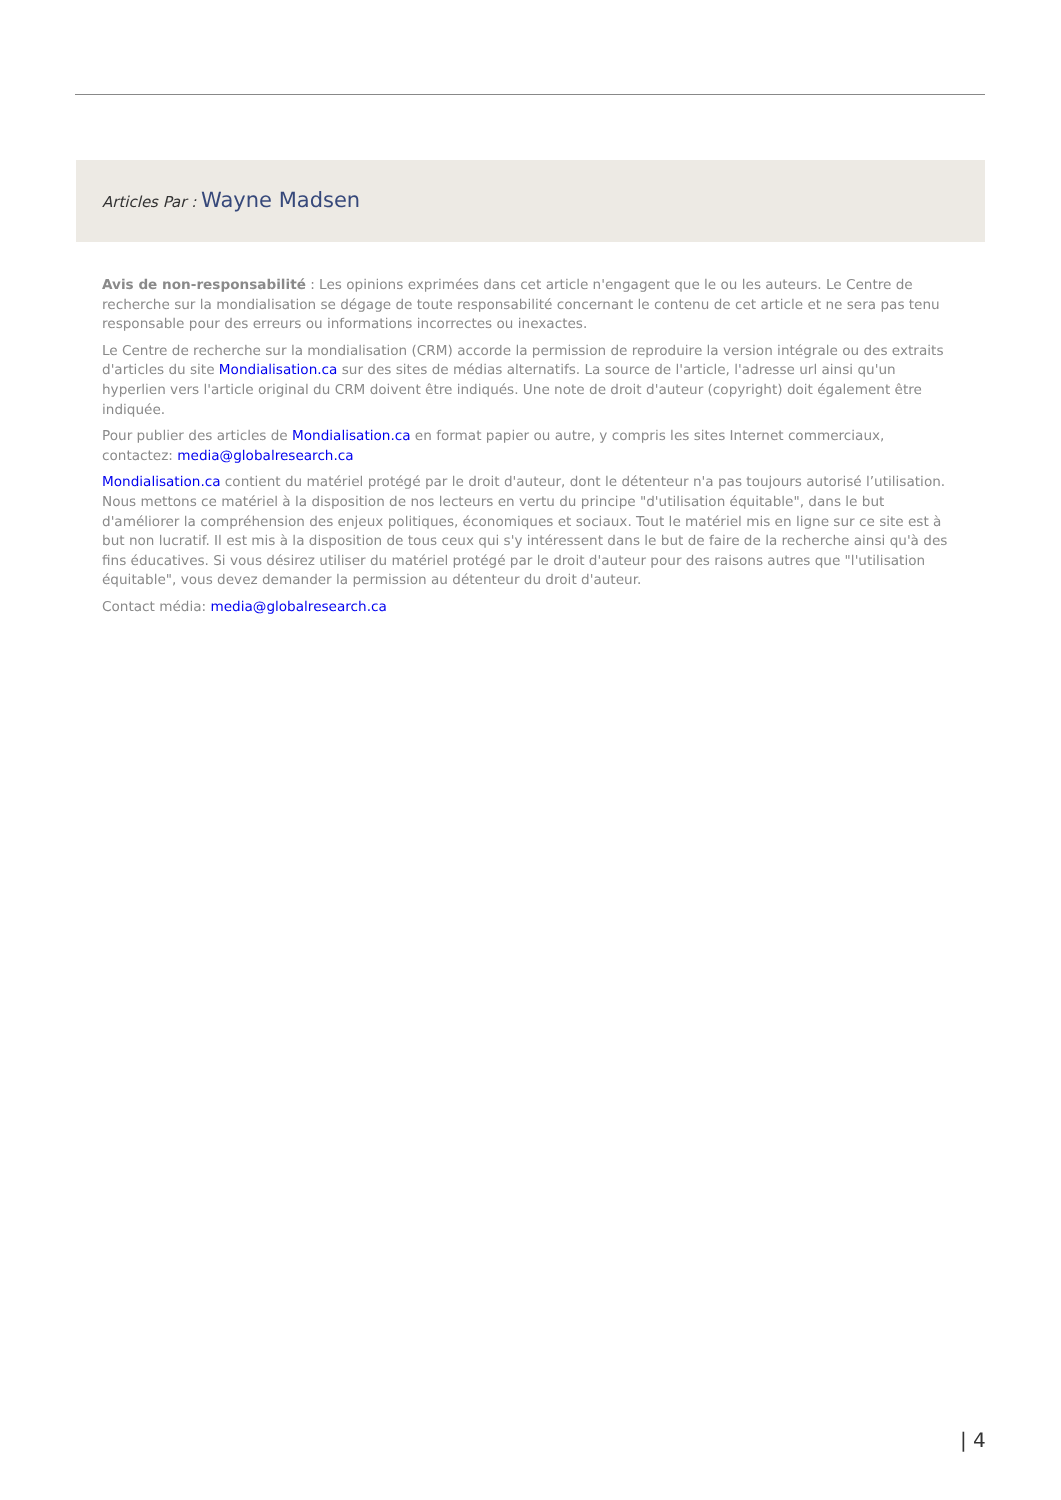Articles Par : Wayne Madsen
Avis de non-responsabilité : Les opinions exprimées dans cet article n'engagent que le ou les auteurs. Le Centre de recherche sur la mondialisation se dégage de toute responsabilité concernant le contenu de cet article et ne sera pas tenu responsable pour des erreurs ou informations incorrectes ou inexactes.
Le Centre de recherche sur la mondialisation (CRM) accorde la permission de reproduire la version intégrale ou des extraits d'articles du site Mondialisation.ca sur des sites de médias alternatifs. La source de l'article, l'adresse url ainsi qu'un hyperlien vers l'article original du CRM doivent être indiqués. Une note de droit d'auteur (copyright) doit également être indiquée.
Pour publier des articles de Mondialisation.ca en format papier ou autre, y compris les sites Internet commerciaux, contactez: media@globalresearch.ca
Mondialisation.ca contient du matériel protégé par le droit d'auteur, dont le détenteur n'a pas toujours autorisé l’utilisation. Nous mettons ce matériel à la disposition de nos lecteurs en vertu du principe "d'utilisation équitable", dans le but d'améliorer la compréhension des enjeux politiques, économiques et sociaux. Tout le matériel mis en ligne sur ce site est à but non lucratif. Il est mis à la disposition de tous ceux qui s'y intéressent dans le but de faire de la recherche ainsi qu'à des fins éducatives. Si vous désirez utiliser du matériel protégé par le droit d'auteur pour des raisons autres que "l'utilisation équitable", vous devez demander la permission au détenteur du droit d'auteur.
Contact média: media@globalresearch.ca
| 4